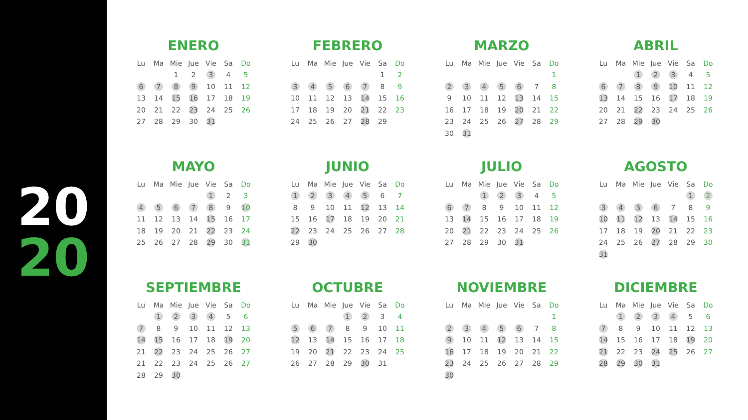20
20
ENERO
| Lu | Ma | Mie | Jue | Vie | Sa | Do |
| --- | --- | --- | --- | --- | --- | --- |
| | | 1 | 2 | 3 | 4 | 5 |
| 6 | 7 | 8 | 9 | 10 | 11 | 12 |
| 13 | 14 | 15 | 16 | 17 | 18 | 19 |
| 20 | 21 | 22 | 23 | 24 | 25 | 26 |
| 27 | 28 | 29 | 30 | 31 | | |
FEBRERO
| Lu | Ma | Mie | Jue | Vie | Sa | Do |
| --- | --- | --- | --- | --- | --- | --- |
| | | | | | 1 | 2 |
| 3 | 4 | 5 | 6 | 7 | 8 | 9 |
| 10 | 11 | 12 | 13 | 14 | 15 | 16 |
| 17 | 18 | 19 | 20 | 21 | 22 | 23 |
| 24 | 25 | 26 | 27 | 28 | 29 | |
MARZO
| Lu | Ma | Mie | Jue | Vie | Sa | Do |
| --- | --- | --- | --- | --- | --- | --- |
| | | | | | | 1 |
| 2 | 3 | 4 | 5 | 6 | 7 | 8 |
| 9 | 10 | 11 | 12 | 13 | 14 | 15 |
| 16 | 17 | 18 | 19 | 20 | 21 | 22 |
| 23 | 24 | 25 | 26 | 27 | 28 | 29 |
| 30 | 31 | | | | | |
ABRIL
| Lu | Ma | Mie | Jue | Vie | Sa | Do |
| --- | --- | --- | --- | --- | --- | --- |
| | | 1 | 2 | 3 | 4 | 5 |
| 6 | 7 | 8 | 9 | 10 | 11 | 12 |
| 13 | 14 | 15 | 16 | 17 | 18 | 19 |
| 20 | 21 | 22 | 23 | 24 | 25 | 26 |
| 27 | 28 | 29 | 30 | | | |
MAYO
| Lu | Ma | Mie | Jue | Vie | Sa | Do |
| --- | --- | --- | --- | --- | --- | --- |
| | | | | 1 | 2 | 3 |
| 4 | 5 | 6 | 7 | 8 | 9 | 10 |
| 11 | 12 | 13 | 14 | 15 | 16 | 17 |
| 18 | 19 | 20 | 21 | 22 | 23 | 24 |
| 25 | 26 | 27 | 28 | 29 | 30 | 31 |
JUNIO
| Lu | Ma | Mie | Jue | Vie | Sa | Do |
| --- | --- | --- | --- | --- | --- | --- |
| 1 | 2 | 3 | 4 | 5 | 6 | 7 |
| 8 | 9 | 10 | 11 | 12 | 13 | 14 |
| 15 | 16 | 17 | 18 | 19 | 20 | 21 |
| 22 | 23 | 24 | 25 | 26 | 27 | 28 |
| 29 | 30 | | | | | |
JULIO
| Lu | Ma | Mie | Jue | Vie | Sa | Do |
| --- | --- | --- | --- | --- | --- | --- |
| | | 1 | 2 | 3 | 4 | 5 |
| 6 | 7 | 8 | 9 | 10 | 11 | 12 |
| 13 | 14 | 15 | 16 | 17 | 18 | 19 |
| 20 | 21 | 22 | 23 | 24 | 25 | 26 |
| 27 | 28 | 29 | 30 | 31 | | |
AGOSTO
| Lu | Ma | Mie | Jue | Vie | Sa | Do |
| --- | --- | --- | --- | --- | --- | --- |
| | | | | | 1 | 2 |
| 3 | 4 | 5 | 6 | 7 | 8 | 9 |
| 10 | 11 | 12 | 13 | 14 | 15 | 16 |
| 17 | 18 | 19 | 20 | 21 | 22 | 23 |
| 24 | 25 | 26 | 27 | 28 | 29 | 30 |
| 31 | | | | | | |
SEPTIEMBRE
| Lu | Ma | Mie | Jue | Vie | Sa | Do |
| --- | --- | --- | --- | --- | --- | --- |
| | 1 | 2 | 3 | 4 | 5 | 6 |
| 7 | 8 | 9 | 10 | 11 | 12 | 13 |
| 14 | 15 | 16 | 17 | 18 | 19 | 20 |
| 21 | 22 | 23 | 24 | 25 | 26 | 27 |
| 21 | 22 | 23 | 24 | 25 | 26 | 27 |
| 28 | 29 | 30 | | | | |
OCTUBRE
| Lu | Ma | Mie | Jue | Vie | Sa | Do |
| --- | --- | --- | --- | --- | --- | --- |
| | | | 1 | 2 | 3 | 4 |
| 5 | 6 | 7 | 8 | 9 | 10 | 11 |
| 12 | 13 | 14 | 15 | 16 | 17 | 18 |
| 19 | 20 | 21 | 22 | 23 | 24 | 25 |
| 26 | 27 | 28 | 29 | 30 | 31 | |
NOVIEMBRE
| Lu | Ma | Mie | Jue | Vie | Sa | Do |
| --- | --- | --- | --- | --- | --- | --- |
| | | | | | | 1 |
| 2 | 3 | 4 | 5 | 6 | 7 | 8 |
| 9 | 10 | 11 | 12 | 13 | 14 | 15 |
| 16 | 17 | 18 | 19 | 20 | 21 | 22 |
| 23 | 24 | 25 | 26 | 27 | 28 | 29 |
| 30 | | | | | | |
DICIEMBRE
| Lu | Ma | Mie | Jue | Vie | Sa | Do |
| --- | --- | --- | --- | --- | --- | --- |
| | 1 | 2 | 3 | 4 | 5 | 6 |
| 7 | 8 | 9 | 10 | 11 | 12 | 13 |
| 14 | 15 | 16 | 17 | 18 | 19 | 20 |
| 21 | 22 | 23 | 24 | 25 | 26 | 27 |
| 28 | 29 | 30 | 31 | | | |